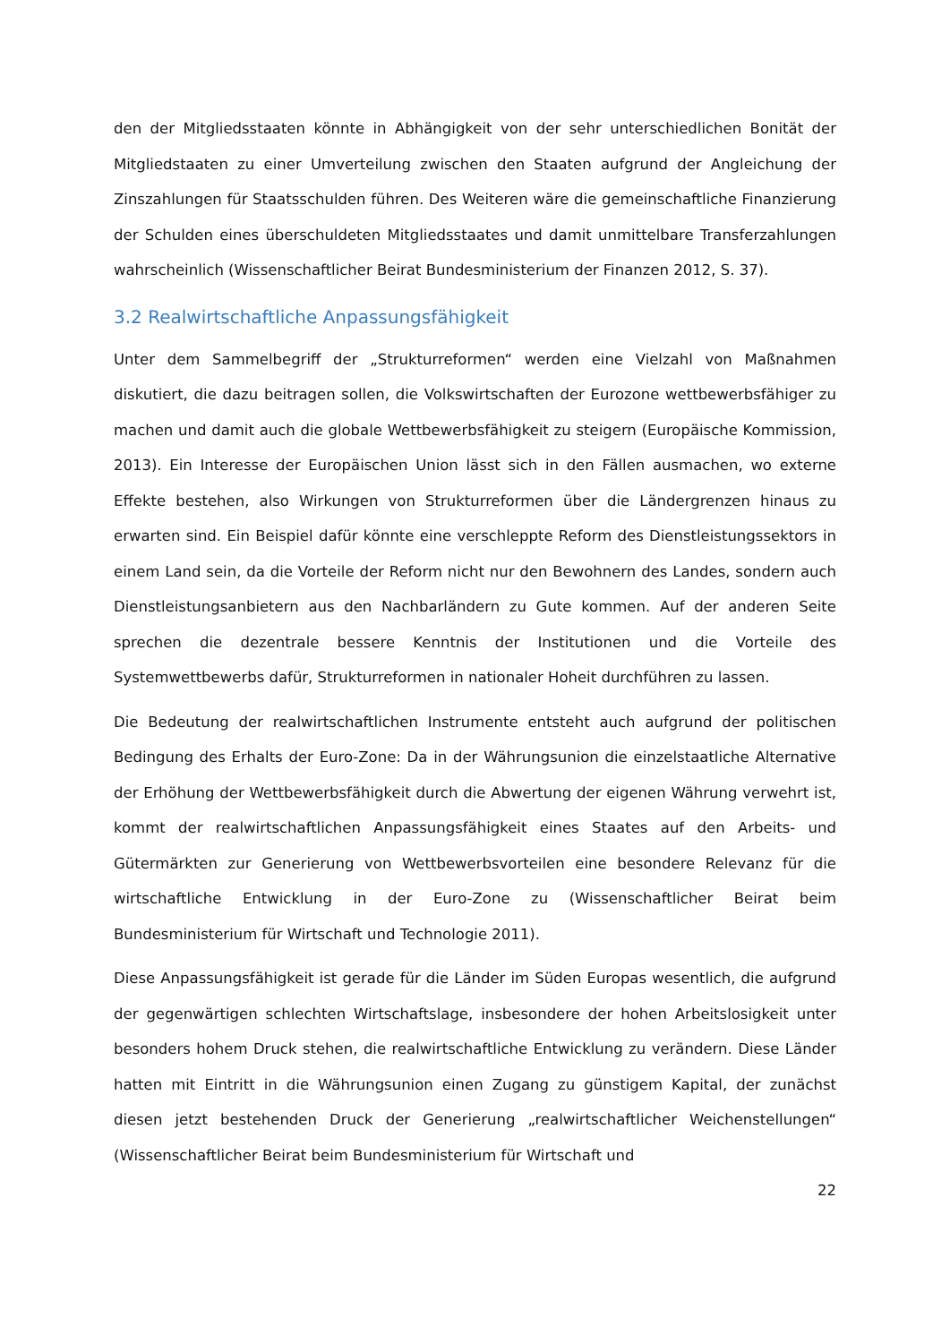den der Mitgliedsstaaten könnte in Abhängigkeit von der sehr unterschiedlichen Bonität der Mitgliedstaaten zu einer Umverteilung zwischen den Staaten aufgrund der Angleichung der Zinszahlungen für Staatsschulden führen. Des Weiteren wäre die gemeinschaftliche Finanzierung der Schulden eines überschuldeten Mitgliedsstaates und damit unmittelbare Transferzahlungen wahrscheinlich (Wissenschaftlicher Beirat Bundesministerium der Finanzen 2012, S. 37).
3.2 Realwirtschaftliche Anpassungsfähigkeit
Unter dem Sammelbegriff der „Strukturreformen“ werden eine Vielzahl von Maßnahmen diskutiert, die dazu beitragen sollen, die Volkswirtschaften der Eurozone wettbewerbsfähiger zu machen und damit auch die globale Wettbewerbsfähigkeit zu steigern (Europäische Kommission, 2013). Ein Interesse der Europäischen Union lässt sich in den Fällen ausmachen, wo externe Effekte bestehen, also Wirkungen von Strukturreformen über die Ländergrenzen hinaus zu erwarten sind. Ein Beispiel dafür könnte eine verschleppte Reform des Dienstleistungssektors in einem Land sein, da die Vorteile der Reform nicht nur den Bewohnern des Landes, sondern auch Dienstleistungsanbietern aus den Nachbarländern zu Gute kommen. Auf der anderen Seite sprechen die dezentrale bessere Kenntnis der Institutionen und die Vorteile des Systemwettbewerbs dafür, Strukturreformen in nationaler Hoheit durchführen zu lassen.
Die Bedeutung der realwirtschaftlichen Instrumente entsteht auch aufgrund der politischen Bedingung des Erhalts der Euro-Zone: Da in der Währungsunion die einzelstaatliche Alternative der Erhöhung der Wettbewerbsfähigkeit durch die Abwertung der eigenen Währung verwehrt ist, kommt der realwirtschaftlichen Anpassungsfähigkeit eines Staates auf den Arbeits- und Gütermärkten zur Generierung von Wettbewerbsvorteilen eine besondere Relevanz für die wirtschaftliche Entwicklung in der Euro-Zone zu (Wissenschaftlicher Beirat beim Bundesministerium für Wirtschaft und Technologie 2011).
Diese Anpassungsfähigkeit ist gerade für die Länder im Süden Europas wesentlich, die aufgrund der gegenwärtigen schlechten Wirtschaftslage, insbesondere der hohen Arbeitslosigkeit unter besonders hohem Druck stehen, die realwirtschaftliche Entwicklung zu verändern. Diese Länder hatten mit Eintritt in die Währungsunion einen Zugang zu günstigem Kapital, der zunächst diesen jetzt bestehenden Druck der Generierung „realwirtschaftlicher Weichenstellungen“ (Wissenschaftlicher Beirat beim Bundesministerium für Wirtschaft und
22